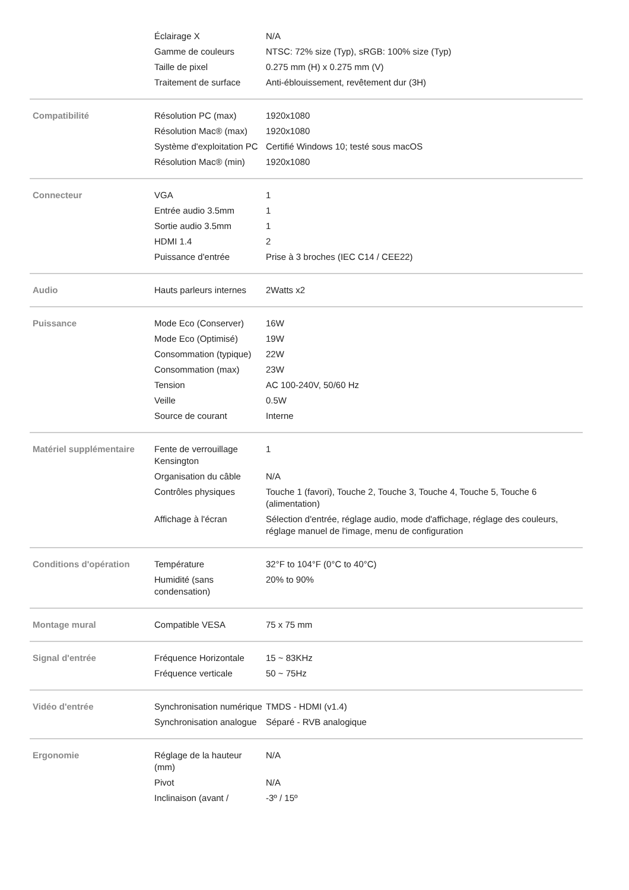| | Éclairage X | N/A |
| | Gamme de couleurs | NTSC: 72% size (Typ), sRGB: 100% size (Typ) |
| | Taille de pixel | 0.275 mm (H) x 0.275 mm (V) |
| | Traitement de surface | Anti-éblouissement, revêtement dur (3H) |
| Compatibilité | Résolution PC (max) | 1920x1080 |
| | Résolution Mac® (max) | 1920x1080 |
| | Système d'exploitation PC | Certifié Windows 10; testé sous macOS |
| | Résolution Mac® (min) | 1920x1080 |
| Connecteur | VGA | 1 |
| | Entrée audio 3.5mm | 1 |
| | Sortie audio 3.5mm | 1 |
| | HDMI 1.4 | 2 |
| | Puissance d'entrée | Prise à 3 broches (IEC C14 / CEE22) |
| Audio | Hauts parleurs internes | 2Watts x2 |
| Puissance | Mode Eco (Conserver) | 16W |
| | Mode Eco (Optimisé) | 19W |
| | Consommation (typique) | 22W |
| | Consommation (max) | 23W |
| | Tension | AC 100-240V, 50/60 Hz |
| | Veille | 0.5W |
| | Source de courant | Interne |
| Matériel supplémentaire | Fente de verrouillage Kensington | 1 |
| | Organisation du câble | N/A |
| | Contrôles physiques | Touche 1 (favori), Touche 2, Touche 3, Touche 4, Touche 5, Touche 6 (alimentation) |
| | Affichage à l'écran | Sélection d'entrée, réglage audio, mode d'affichage, réglage des couleurs, réglage manuel de l'image, menu de configuration |
| Conditions d'opération | Température | 32°F to 104°F (0°C to 40°C) |
| | Humidité (sans condensation) | 20% to 90% |
| Montage mural | Compatible VESA | 75 x 75 mm |
| Signal d'entrée | Fréquence Horizontale | 15 ~ 83KHz |
| | Fréquence verticale | 50 ~ 75Hz |
| Vidéo d'entrée | Synchronisation numérique | TMDS - HDMI (v1.4) |
| | Synchronisation analogue | Séparé - RVB analogique |
| Ergonomie | Réglage de la hauteur (mm) | N/A |
| | Pivot | N/A |
| | Inclinaison (avant / | -3º / 15º |